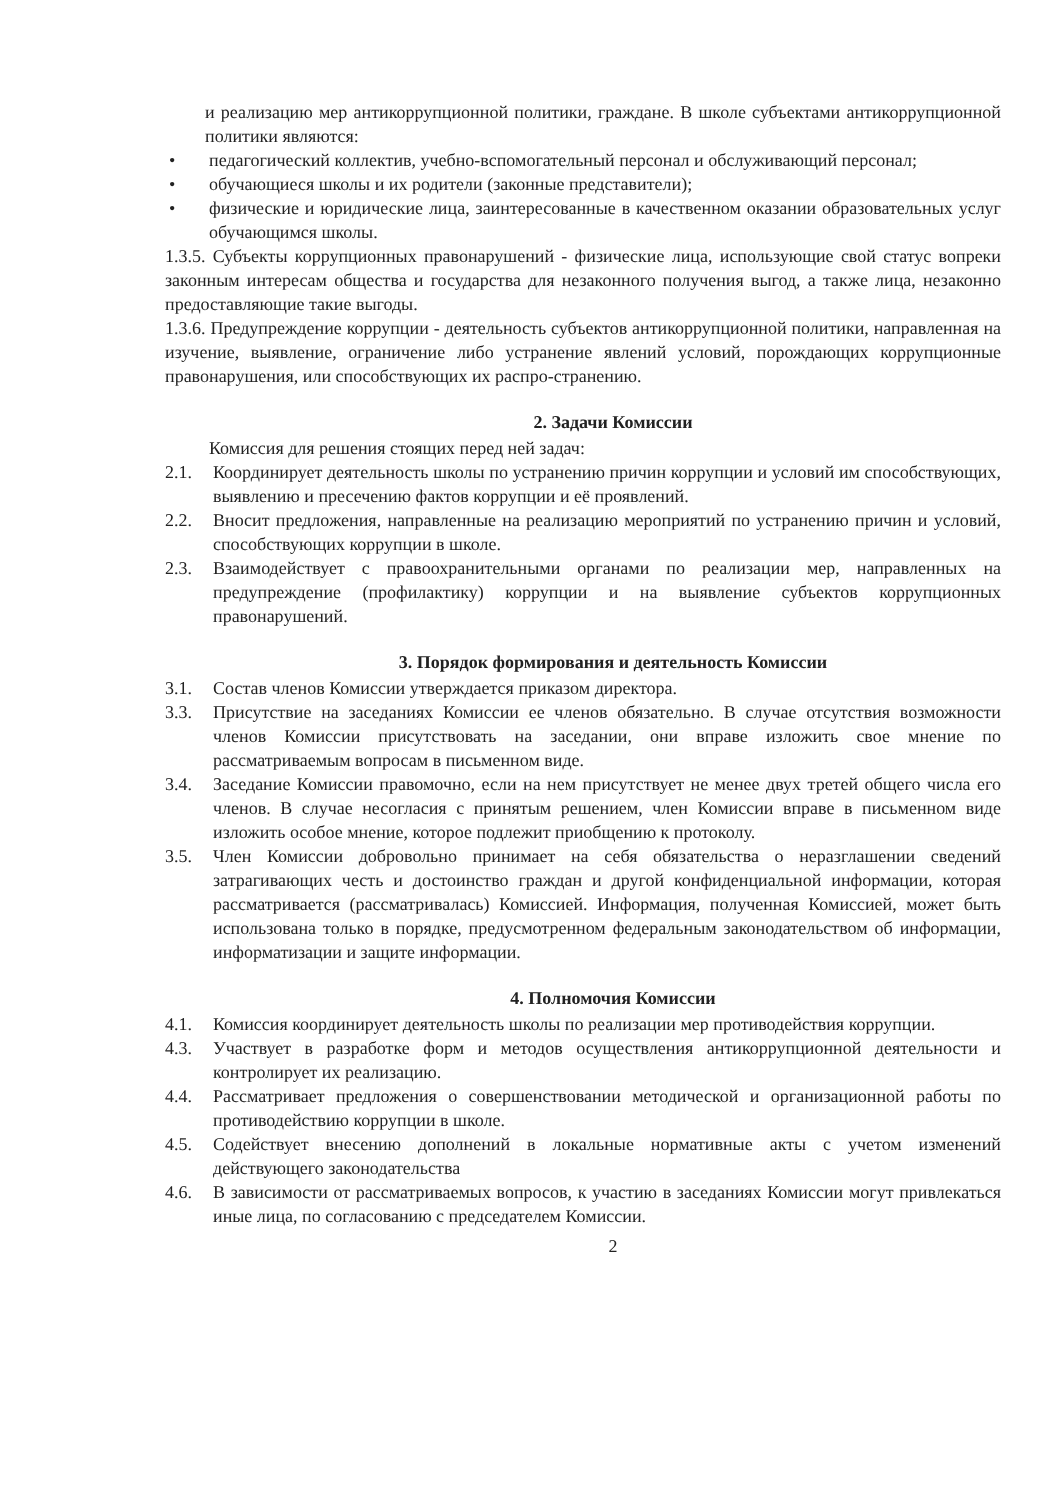и реализацию мер антикоррупционной политики, граждане. В школе субъектами антикоррупционной политики являются:
• педагогический коллектив, учебно-вспомогательный персонал и обслуживающий персонал;
• обучающиеся школы и их родители (законные представители);
• физические и юридические лица, заинтересованные в качественном оказании образовательных услуг обучающимся школы.
1.3.5. Субъекты коррупционных правонарушений - физические лица, использующие свой статус вопреки законным интересам общества и государства для незаконного получения выгод, а также лица, незаконно предоставляющие такие выгоды.
1.3.6. Предупреждение коррупции - деятельность субъектов антикоррупционной политики, направленная на изучение, выявление, ограничение либо устранение явлений условий, порождающих коррупционные правонарушения, или способствующих их распро-странению.
2. Задачи Комиссии
Комиссия для решения стоящих перед ней задач:
2.1. Координирует деятельность школы по устранению причин коррупции и условий им способствующих, выявлению и пресечению фактов коррупции и её проявлений.
2.2. Вносит предложения, направленные на реализацию мероприятий по устранению причин и условий, способствующих коррупции в школе.
2.3. Взаимодействует с правоохранительными органами по реализации мер, направленных на предупреждение (профилактику) коррупции и на выявление субъектов коррупционных правонарушений.
3. Порядок формирования и деятельность Комиссии
3.1. Состав членов Комиссии утверждается приказом директора.
3.3. Присутствие на заседаниях Комиссии ее членов обязательно. В случае отсутствия возможности членов Комиссии присутствовать на заседании, они вправе изложить свое мнение по рассматриваемым вопросам в письменном виде.
3.4. Заседание Комиссии правомочно, если на нем присутствует не менее двух третей общего числа его членов. В случае несогласия с принятым решением, член Комиссии вправе в письменном виде изложить особое мнение, которое подлежит приобщению к протоколу.
3.5. Член Комиссии добровольно принимает на себя обязательства о неразглашении сведений затрагивающих честь и достоинство граждан и другой конфиденциальной информации, которая рассматривается (рассматривалась) Комиссией. Информация, полученная Комиссией, может быть использована только в порядке, предусмотренном федеральным законодательством об информации, информатизации и защите информации.
4. Полномочия Комиссии
4.1. Комиссия координирует деятельность школы по реализации мер противодействия коррупции.
4.3. Участвует в разработке форм и методов осуществления антикоррупционной деятельности и контролирует их реализацию.
4.4. Рассматривает предложения о совершенствовании методической и организационной работы по противодействию коррупции в школе.
4.5. Содействует внесению дополнений в локальные нормативные акты с учетом изменений действующего законодательства
4.6. В зависимости от рассматриваемых вопросов, к участию в заседаниях Комиссии могут привлекаться иные лица, по согласованию с председателем Комиссии.
2